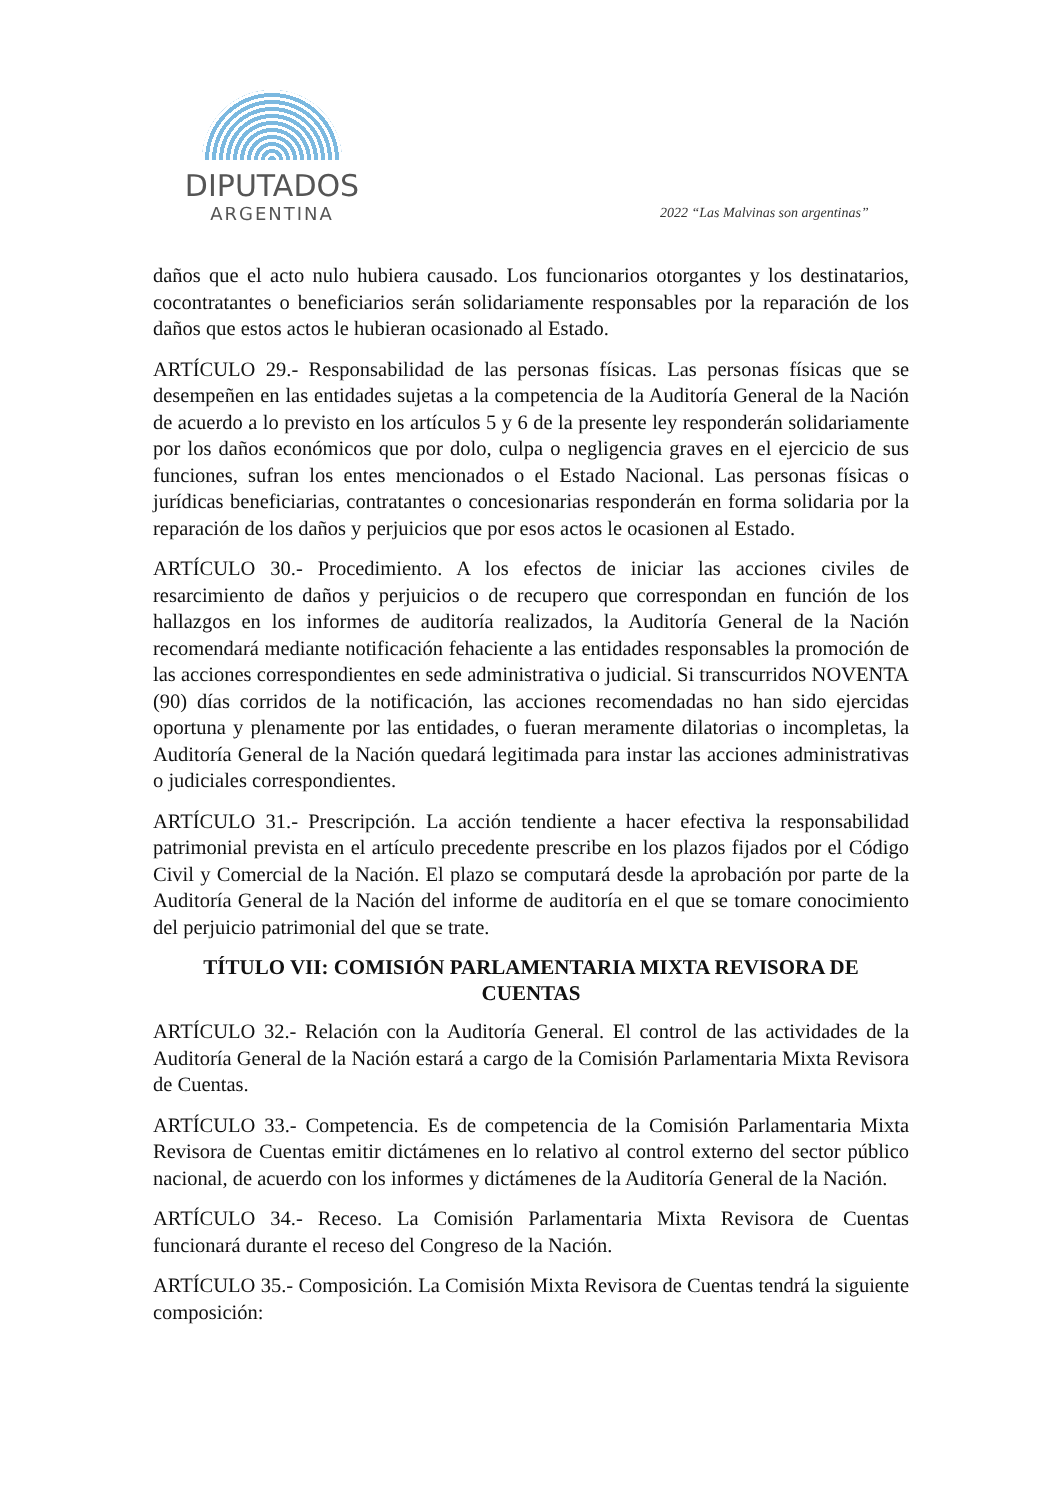DIPUTADOS
ARGENTINA
2022 “Las Malvinas son argentinas”
daños que el acto nulo hubiera causado. Los funcionarios otorgantes y los destinatarios, cocontratantes o beneficiarios serán solidariamente responsables por la reparación de los daños que estos actos le hubieran ocasionado al Estado.
ARTÍCULO 29.- Responsabilidad de las personas físicas. Las personas físicas que se desempeñen en las entidades sujetas a la competencia de la Auditoría General de la Nación de acuerdo a lo previsto en los artículos 5 y 6 de la presente ley responderán solidariamente por los daños económicos que por dolo, culpa o negligencia graves en el ejercicio de sus funciones, sufran los entes mencionados o el Estado Nacional. Las personas físicas o jurídicas beneficiarias, contratantes o concesionarias responderán en forma solidaria por la reparación de los daños y perjuicios que por esos actos le ocasionen al Estado.
ARTÍCULO 30.- Procedimiento. A los efectos de iniciar las acciones civiles de resarcimiento de daños y perjuicios o de recupero que correspondan en función de los hallazgos en los informes de auditoría realizados, la Auditoría General de la Nación recomendará mediante notificación fehaciente a las entidades responsables la promoción de las acciones correspondientes en sede administrativa o judicial. Si transcurridos NOVENTA (90) días corridos de la notificación, las acciones recomendadas no han sido ejercidas oportuna y plenamente por las entidades, o fueran meramente dilatorias o incompletas, la Auditoría General de la Nación quedará legitimada para instar las acciones administrativas o judiciales correspondientes.
ARTÍCULO 31.- Prescripción. La acción tendiente a hacer efectiva la responsabilidad patrimonial prevista en el artículo precedente prescribe en los plazos fijados por el Código Civil y Comercial de la Nación. El plazo se computará desde la aprobación por parte de la Auditoría General de la Nación del informe de auditoría en el que se tomare conocimiento del perjuicio patrimonial del que se trate.
TÍTULO VII: COMISIÓN PARLAMENTARIA MIXTA REVISORA DE CUENTAS
ARTÍCULO 32.- Relación con la Auditoría General. El control de las actividades de la Auditoría General de la Nación estará a cargo de la Comisión Parlamentaria Mixta Revisora de Cuentas.
ARTÍCULO 33.- Competencia. Es de competencia de la Comisión Parlamentaria Mixta Revisora de Cuentas emitir dictámenes en lo relativo al control externo del sector público nacional, de acuerdo con los informes y dictámenes de la Auditoría General de la Nación.
ARTÍCULO 34.- Receso. La Comisión Parlamentaria Mixta Revisora de Cuentas funcionará durante el receso del Congreso de la Nación.
ARTÍCULO 35.- Composición. La Comisión Mixta Revisora de Cuentas tendrá la siguiente composición: